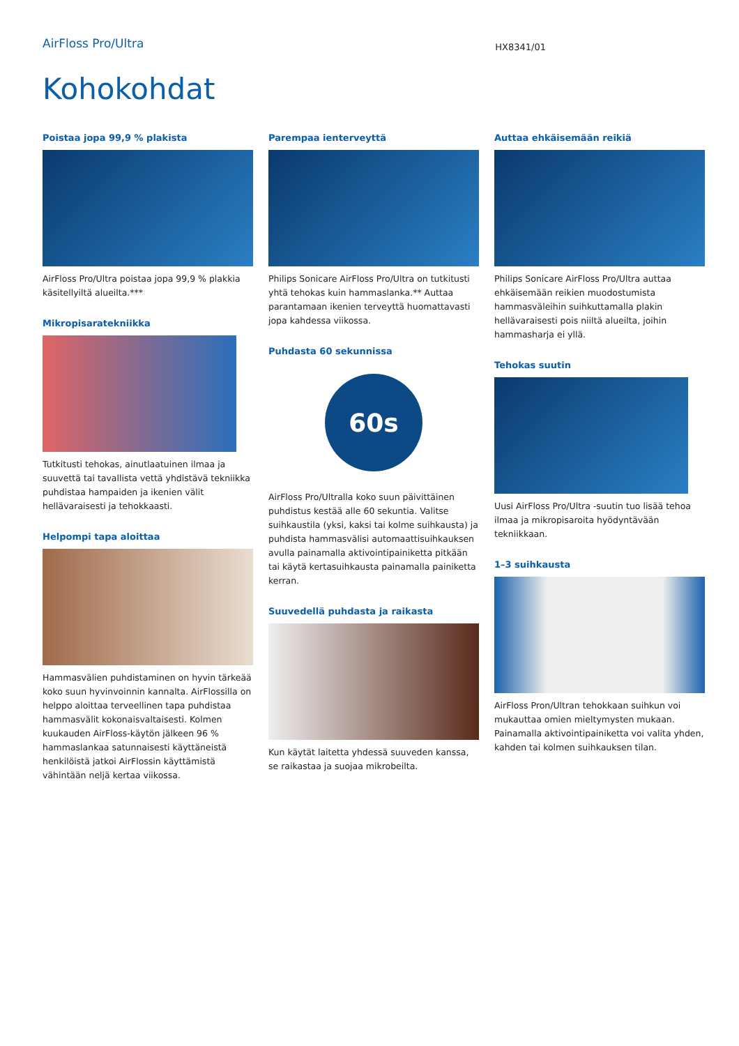AirFloss Pro/Ultra
HX8341/01
Kohokohdat
Poistaa jopa 99,9 % plakista
AirFloss Pro/Ultra poistaa jopa 99,9 % plakkia käsitellyiltä alueilta.***
Mikropisaratekniikka
Tutkitusti tehokas, ainutlaatuinen ilmaa ja suuvettä tai tavallista vettä yhdistävä tekniikka puhdistaa hampaiden ja ikenien välit hellävaraisesti ja tehokkaasti.
Helpompi tapa aloittaa
Hammasvälien puhdistaminen on hyvin tärkeää koko suun hyvinvoinnin kannalta. AirFlossilla on helppo aloittaa terveellinen tapa puhdistaa hammasvälit kokonaisvaltaisesti. Kolmen kuukauden AirFloss-käytön jälkeen 96 % hammaslankaa satunnaisesti käyttäneistä henkilöistä jatkoi AirFlossin käyttämistä vähintään neljä kertaa viikossa.
Parempaa ienterveyttä
Philips Sonicare AirFloss Pro/Ultra on tutkitusti yhtä tehokas kuin hammaslanka.** Auttaa parantamaan ikenien terveyttä huomattavasti jopa kahdessa viikossa.
Puhdasta 60 sekunnissa
60s
AirFloss Pro/Ultralla koko suun päivittäinen puhdistus kestää alle 60 sekuntia. Valitse suihkaustila (yksi, kaksi tai kolme suihkausta) ja puhdista hammasvälisi automaattisuihkauksen avulla painamalla aktivointipainiketta pitkään tai käytä kertasuihkausta painamalla painiketta kerran.
Suuvedellä puhdasta ja raikasta
Kun käytät laitetta yhdessä suuveden kanssa, se raikastaa ja suojaa mikrobeilta.
Auttaa ehkäisemään reikiä
Philips Sonicare AirFloss Pro/Ultra auttaa ehkäisemään reikien muodostumista hammasväleihin suihkuttamalla plakin hellävaraisesti pois niiltä alueilta, joihin hammasharja ei yllä.
Tehokas suutin
Uusi AirFloss Pro/Ultra -suutin tuo lisää tehoa ilmaa ja mikropisaroita hyödyntävään tekniikkaan.
1–3 suihkausta
AirFloss Pron/Ultran tehokkaan suihkun voi mukauttaa omien mieltymysten mukaan. Painamalla aktivointipainiketta voi valita yhden, kahden tai kolmen suihkauksen tilan.